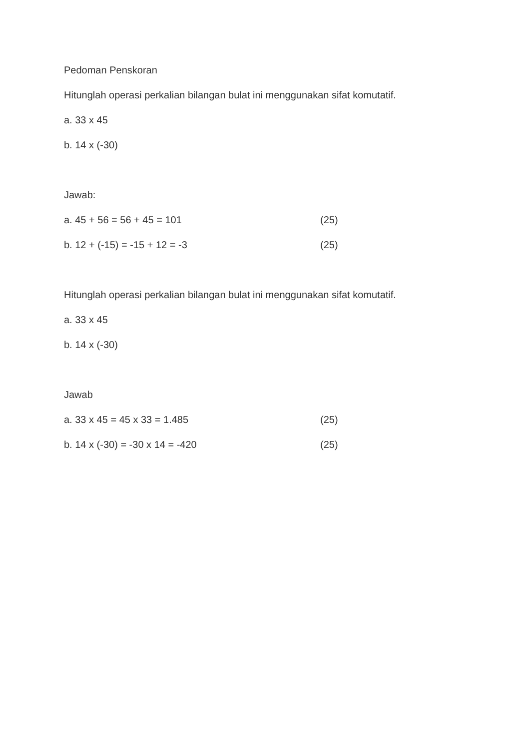Pedoman Penskoran
Hitunglah operasi perkalian bilangan bulat ini menggunakan sifat komutatif.
a. 33 x 45
b. 14 x (-30)
Jawab:
a. 45 + 56 = 56 + 45 = 101 (25)
b. 12 + (-15) = -15 + 12 = -3 (25)
Hitunglah operasi perkalian bilangan bulat ini menggunakan sifat komutatif.
a. 33 x 45
b. 14 x (-30)
Jawab
a. 33 x 45 = 45 x 33 = 1.485 (25)
b. 14 x (-30) = -30 x 14 = -420 (25)